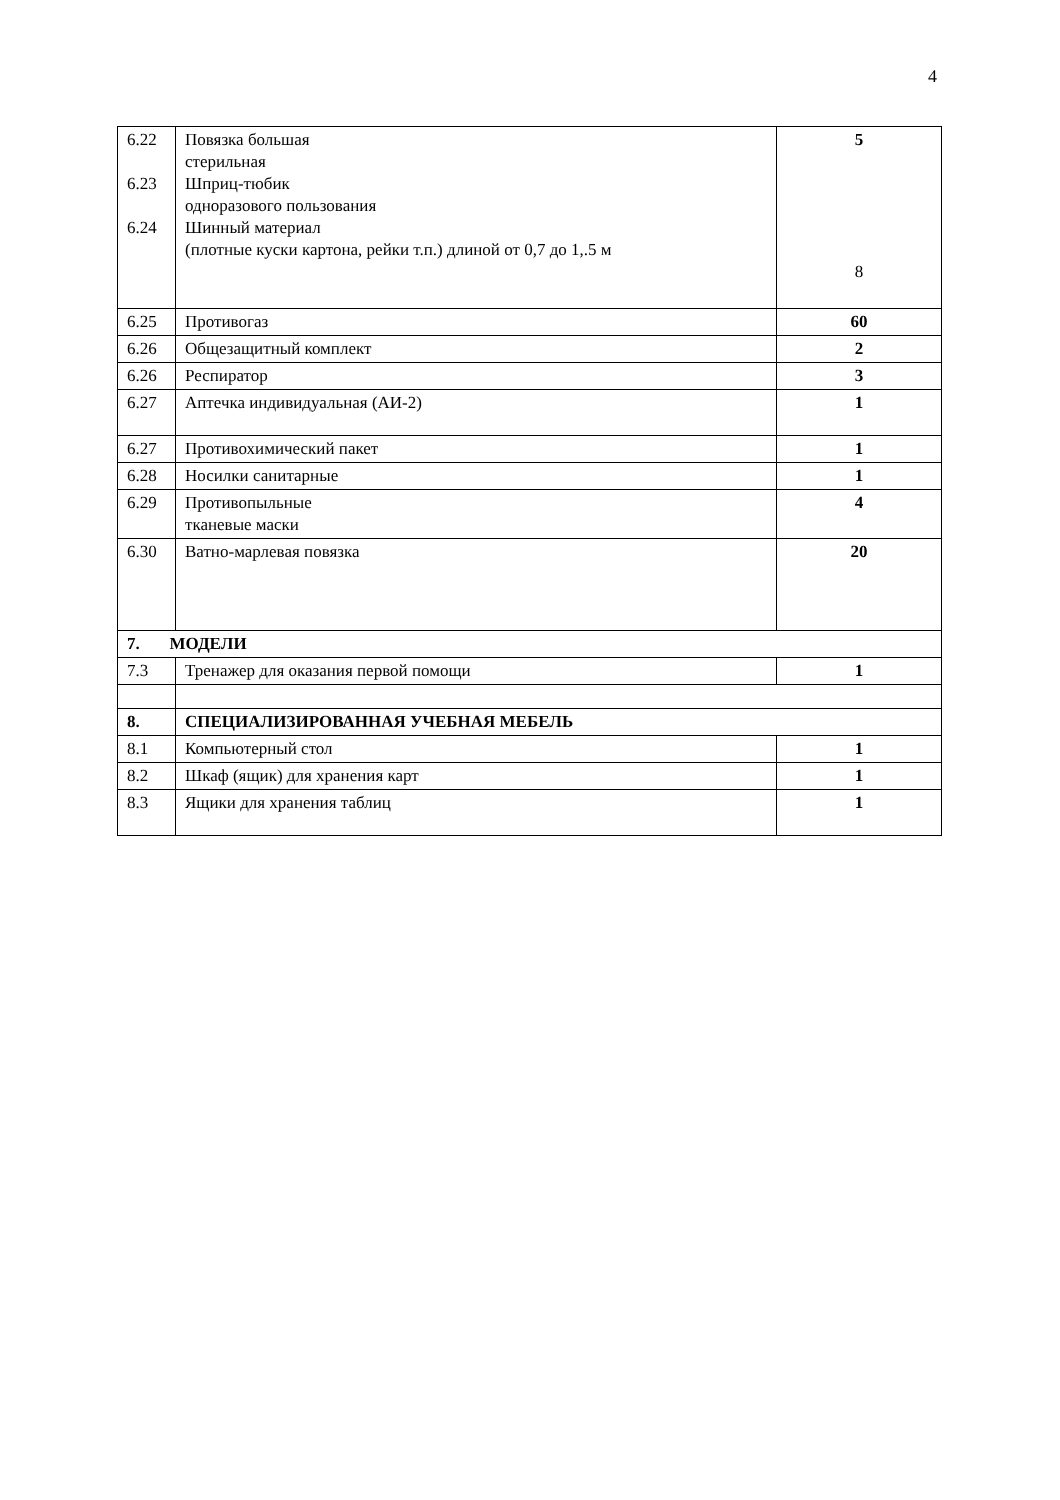4
| 6.22 6.23 6.24 | Повязка большая стерильная Шприц-тюбик одноразового пользования Шинный материал (плотные куски картона, рейки т.п.) длиной от 0,7 до 1,.5 м | 5 8 |
| 6.25 | Противогаз | 60 |
| 6.26 | Общезащитный комплект | 2 |
| 6.26 | Респиратор | 3 |
| 6.27 | Аптечка индивидуальная (АИ-2) | 1 |
| 6.27 | Противохимический пакет | 1 |
| 6.28 | Носилки санитарные | 1 |
| 6.29 | Противопыльные тканевые маски | 4 |
| 6.30 | Ватно-марлевая повязка | 20 |
| 7. МОДЕЛИ | | |
| 7.3 | Тренажер для оказания первой помощи | 1 |
| 8. | СПЕЦИАЛИЗИРОВАННАЯ УЧЕБНАЯ МЕБЕЛЬ | |
| 8.1 | Компьютерный стол | 1 |
| 8.2 | Шкаф (ящик) для хранения карт | 1 |
| 8.3 | Ящики для хранения таблиц | 1 |